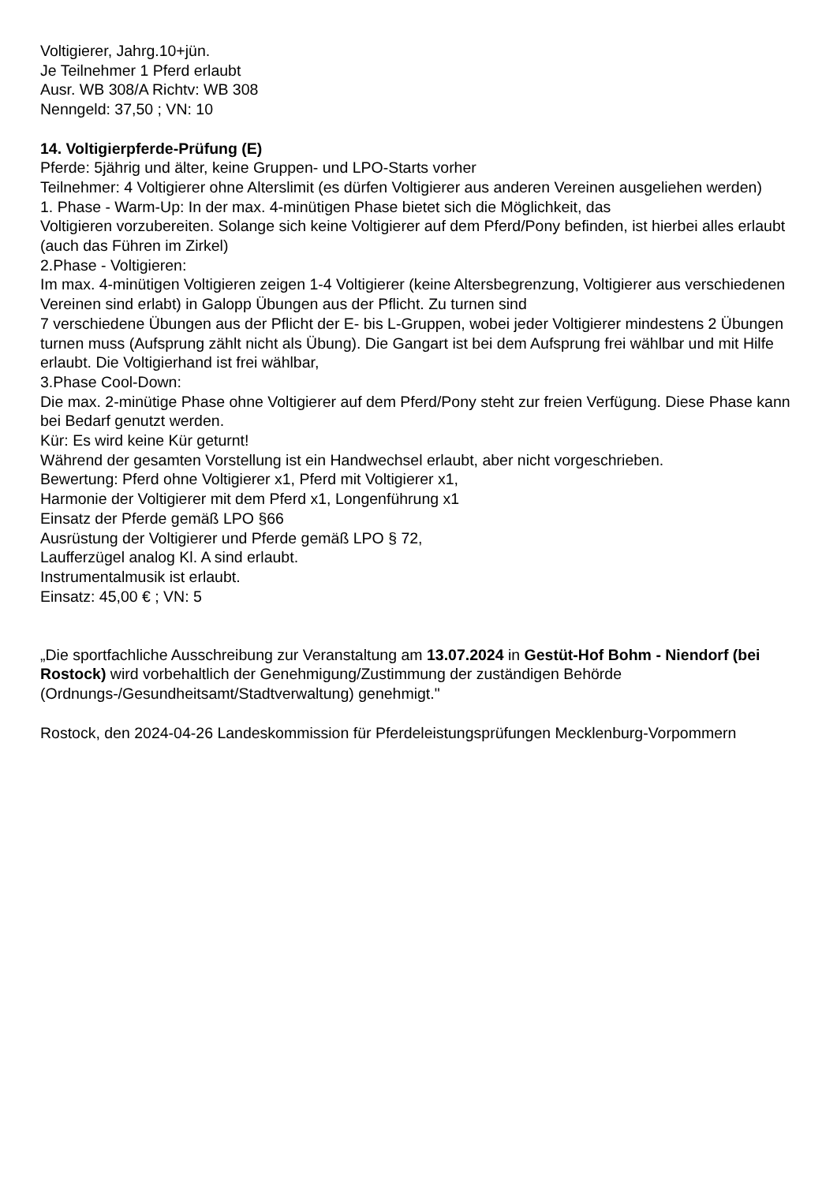Voltigierer, Jahrg.10+jün.
Je Teilnehmer 1 Pferd erlaubt
Ausr. WB 308/A Richtv: WB 308
Nenngeld: 37,50 ; VN: 10
14. Voltigierpferde-Prüfung (E)
Pferde: 5jährig und älter, keine Gruppen- und LPO-Starts vorher
Teilnehmer: 4 Voltigierer ohne Alterslimit (es dürfen Voltigierer aus anderen Vereinen ausgeliehen werden)
1. Phase - Warm-Up: In der max. 4-minütigen Phase bietet sich die Möglichkeit, das
Voltigieren vorzubereiten. Solange sich keine Voltigierer auf dem Pferd/Pony befinden, ist hierbei alles erlaubt (auch das Führen im Zirkel)
2.Phase - Voltigieren:
Im max. 4-minütigen Voltigieren zeigen 1-4 Voltigierer (keine Altersbegrenzung, Voltigierer aus verschiedenen Vereinen sind erlabt) in Galopp Übungen aus der Pflicht. Zu turnen sind
7 verschiedene Übungen aus der Pflicht der E- bis L-Gruppen, wobei jeder Voltigierer mindestens 2 Übungen turnen muss (Aufsprung zählt nicht als Übung). Die Gangart ist bei dem Aufsprung frei wählbar und mit Hilfe erlaubt. Die Voltigierhand ist frei wählbar,
3.Phase Cool-Down:
Die max. 2-minütige Phase ohne Voltigierer auf dem Pferd/Pony steht zur freien Verfügung. Diese Phase kann bei Bedarf genutzt werden.
Kür: Es wird keine Kür geturnt!
Während der gesamten Vorstellung ist ein Handwechsel erlaubt, aber nicht vorgeschrieben.
Bewertung: Pferd ohne Voltigierer x1, Pferd mit Voltigierer x1,
Harmonie der Voltigierer mit dem Pferd x1, Longenführung x1
Einsatz der Pferde gemäß LPO §66
Ausrüstung der Voltigierer und Pferde gemäß LPO § 72,
Laufferzügel analog Kl. A sind erlaubt.
Instrumentalmusik ist erlaubt.
Einsatz: 45,00 € ; VN: 5
„Die sportfachliche Ausschreibung zur Veranstaltung am 13.07.2024 in Gestüt-Hof Bohm - Niendorf (bei Rostock) wird vorbehaltlich der Genehmigung/Zustimmung der zuständigen Behörde (Ordnungs-/Gesundheitsamt/Stadtverwaltung) genehmigt."
Rostock, den 2024-04-26 Landeskommission für Pferdeleistungsprüfungen Mecklenburg-Vorpommern